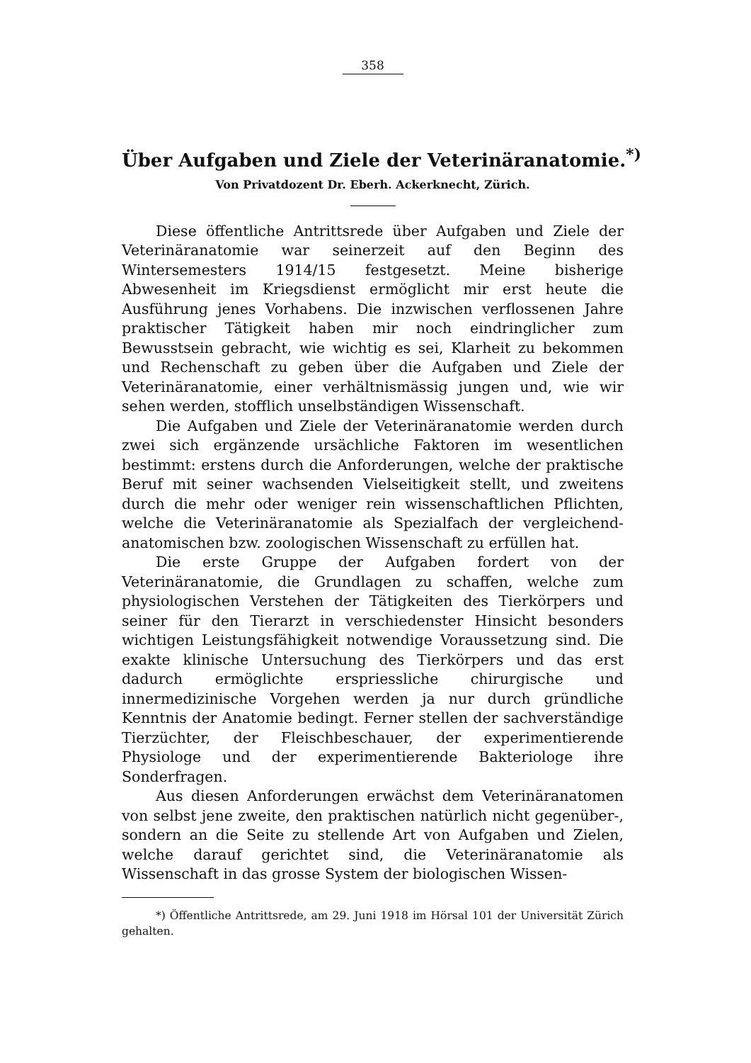358
Über Aufgaben und Ziele der Veterinäranatomie.<sup>*)</sup>
Von Privatdozent Dr. Eberh. Ackerknecht, Zürich.
Diese öffentliche Antrittsrede über Aufgaben und Ziele der Veterinäranatomie war seinerzeit auf den Beginn des Wintersemesters 1914/15 festgesetzt. Meine bisherige Abwesenheit im Kriegsdienst ermöglicht mir erst heute die Ausführung jenes Vorhabens. Die inzwischen verflossenen Jahre praktischer Tätigkeit haben mir noch eindringlicher zum Bewusstsein gebracht, wie wichtig es sei, Klarheit zu bekommen und Rechenschaft zu geben über die Aufgaben und Ziele der Veterinäranatomie, einer verhältnismässig jungen und, wie wir sehen werden, stofflich unselbständigen Wissenschaft.
Die Aufgaben und Ziele der Veterinäranatomie werden durch zwei sich ergänzende ursächliche Faktoren im wesentlichen bestimmt: erstens durch die Anforderungen, welche der praktische Beruf mit seiner wachsenden Vielseitigkeit stellt, und zweitens durch die mehr oder weniger rein wissenschaftlichen Pflichten, welche die Veterinäranatomie als Spezialfach der vergleichend-anatomischen bzw. zoologischen Wissenschaft zu erfüllen hat.
Die erste Gruppe der Aufgaben fordert von der Veterinäranatomie, die Grundlagen zu schaffen, welche zum physiologischen Verstehen der Tätigkeiten des Tierkörpers und seiner für den Tierarzt in verschiedenster Hinsicht besonders wichtigen Leistungsfähigkeit notwendige Voraussetzung sind. Die exakte klinische Untersuchung des Tierkörpers und das erst dadurch ermöglichte erspriessliche chirurgische und innermedizinische Vorgehen werden ja nur durch gründliche Kenntnis der Anatomie bedingt. Ferner stellen der sachverständige Tierzüchter, der Fleischbeschauer, der experimentierende Physiologe und der experimentierende Bakteriologe ihre Sonderfragen.
Aus diesen Anforderungen erwächst dem Veterinäranatomen von selbst jene zweite, den praktischen natürlich nicht gegenüber-, sondern an die Seite zu stellende Art von Aufgaben und Zielen, welche darauf gerichtet sind, die Veterinäranatomie als Wissenschaft in das grosse System der biologischen Wissen-
*) Öffentliche Antrittsrede, am 29. Juni 1918 im Hörsal 101 der Universität Zürich gehalten.